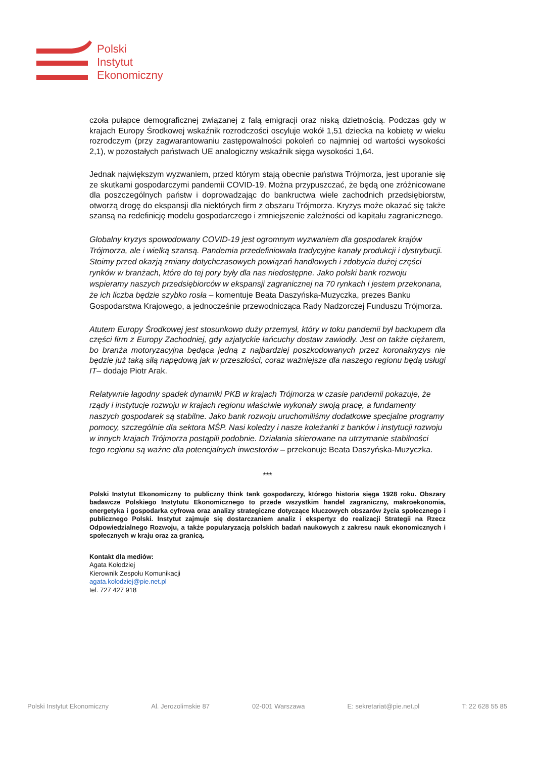Polski
Instytut
Ekonomiczny
czoła pułapce demograficznej związanej z falą emigracji oraz niską dzietnością. Podczas gdy w krajach Europy Środkowej wskaźnik rozrodczości oscyluje wokół 1,51 dziecka na kobietę w wieku rozrodczym (przy zagwarantowaniu zastępowalności pokoleń co najmniej od wartości wysokości 2,1), w pozostałych państwach UE analogiczny wskaźnik sięga wysokości 1,64.
Jednak największym wyzwaniem, przed którym stają obecnie państwa Trójmorza, jest uporanie się ze skutkami gospodarczymi pandemii COVID-19. Można przypuszczać, że będą one zróżnicowane dla poszczególnych państw i doprowadzając do bankructwa wiele zachodnich przedsiębiorstw, otworzą drogę do ekspansji dla niektórych firm z obszaru Trójmorza. Kryzys może okazać się także szansą na redefinicję modelu gospodarczego i zmniejszenie zależności od kapitału zagranicznego.
Globalny kryzys spowodowany COVID-19 jest ogromnym wyzwaniem dla gospodarek krajów Trójmorza, ale i wielką szansą. Pandemia przedefiniowała tradycyjne kanały produkcji i dystrybucji. Stoimy przed okazją zmiany dotychczasowych powiązań handlowych i zdobycia dużej części rynków w branżach, które do tej pory były dla nas niedostępne. Jako polski bank rozwoju wspieramy naszych przedsiębiorców w ekspansji zagranicznej na 70 rynkach i jestem przekonana, że ich liczba będzie szybko rosła – komentuje Beata Daszyńska-Muzyczka, prezes Banku Gospodarstwa Krajowego, a jednocześnie przewodnicząca Rady Nadzorczej Funduszu Trójmorza.
Atutem Europy Środkowej jest stosunkowo duży przemysł, który w toku pandemii był backupem dla części firm z Europy Zachodniej, gdy azjatyckie łańcuchy dostaw zawiodły. Jest on także ciężarem, bo branża motoryzacyjna będąca jedną z najbardziej poszkodowanych przez koronakryzys nie będzie już taką siłą napędową jak w przeszłości, coraz ważniejsze dla naszego regionu będą usługi IT– dodaje Piotr Arak.
Relatywnie łagodny spadek dynamiki PKB w krajach Trójmorza w czasie pandemii pokazuje, że rządy i instytucje rozwoju w krajach regionu właściwie wykonały swoją pracę, a fundamenty naszych gospodarek są stabilne. Jako bank rozwoju uruchomiliśmy dodatkowe specjalne programy pomocy, szczególnie dla sektora MŚP. Nasi koledzy i nasze koleżanki z banków i instytucji rozwoju w innych krajach Trójmorza postąpili podobnie. Działania skierowane na utrzymanie stabilności tego regionu są ważne dla potencjalnych inwestorów – przekonuje Beata Daszyńska-Muzyczka.
***
Polski Instytut Ekonomiczny to publiczny think tank gospodarczy, którego historia sięga 1928 roku. Obszary badawcze Polskiego Instytutu Ekonomicznego to przede wszystkim handel zagraniczny, makroekonomia, energetyka i gospodarka cyfrowa oraz analizy strategiczne dotyczące kluczowych obszarów życia społecznego i publicznego Polski. Instytut zajmuje się dostarczaniem analiz i ekspertyz do realizacji Strategii na Rzecz Odpowiedzialnego Rozwoju, a także popularyzacją polskich badań naukowych z zakresu nauk ekonomicznych i społecznych w kraju oraz za granicą.
Kontakt dla mediów:
Agata Kołodziej
Kierownik Zespołu Komunikacji
agata.kolodziej@pie.net.pl
tel. 727 427 918
Polski Instytut Ekonomiczny Al. Jerozolimskie 87 02-001 Warszawa E: sekretariat@pie.net.pl T: 22 628 55 85